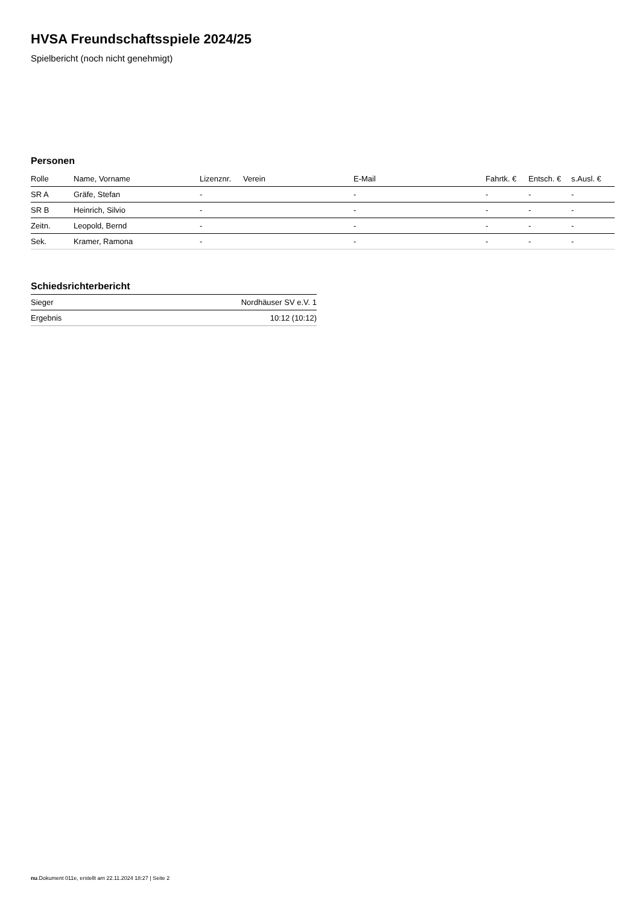HVSA Freundschaftsspiele 2024/25
Spielbericht (noch nicht genehmigt)
Personen
| Rolle | Name, Vorname | Lizenznr. | Verein | E-Mail | Fahrtk. € | Entsch. € | s.Ausl. € |
| --- | --- | --- | --- | --- | --- | --- | --- |
| SR A | Gräfe, Stefan | - | | - | - | - | - |
| SR B | Heinrich, Silvio | - | | - | - | - | - |
| Zeitn. | Leopold, Bernd | - | | - | - | - | - |
| Sek. | Kramer, Ramona | - | | - | - | - | - |
Schiedsrichterbericht
| Sieger | Nordhäuser SV e.V. 1 |
| Ergebnis | 10:12 (10:12) |
nu.Dokument 011e, erstellt am 22.11.2024 18:27 | Seite 2